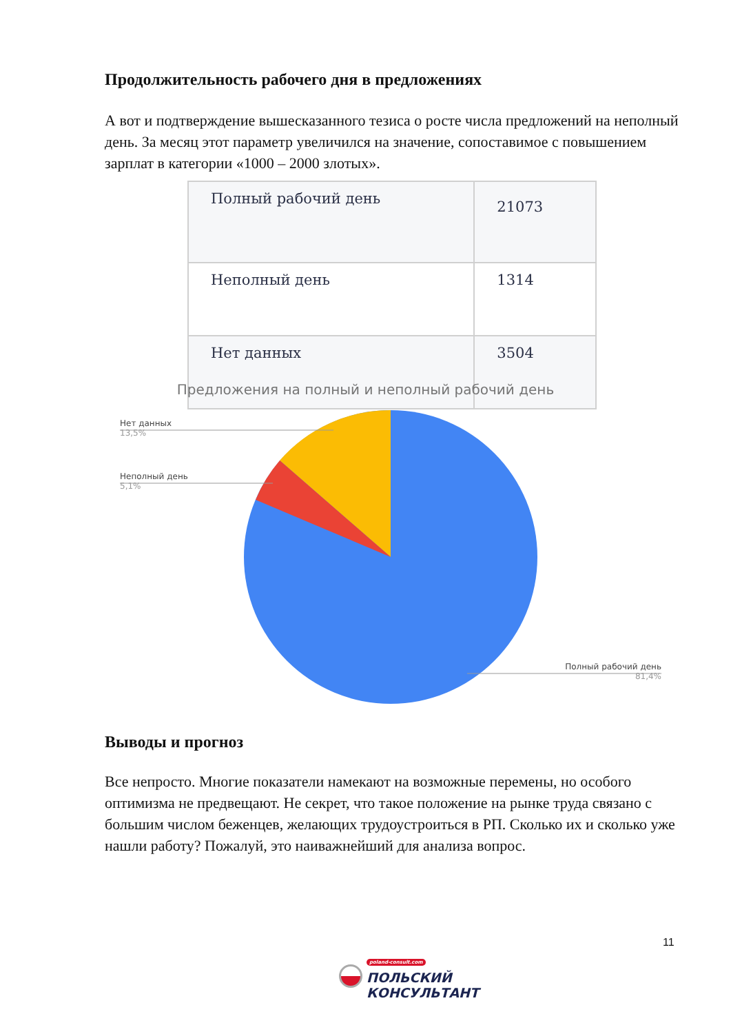Продолжительность рабочего дня в предложениях
А вот и подтверждение вышесказанного тезиса о росте числа предложений на неполный день. За месяц этот параметр увеличился на значение, сопоставимое с повышением зарплат в категории «1000 – 2000 злотых».
| Полный рабочий день | 21073 |
| Неполный день | 1314 |
| Нет данных | 3504 |
Предложения на полный и неполный рабочий день
Нет данных
13,5%
Неполный день
5,1%
Полный рабочий день
81,4%
Выводы и прогноз
Все непросто. Многие показатели намекают на возможные перемены, но особого оптимизма не предвещают. Не секрет, что такое положение на рынке труда связано с большим числом беженцев, желающих трудоустроиться в РП. Сколько их и сколько уже нашли работу? Пожалуй, это наиважнейший для анализа вопрос.
11
poland-consult.com
ПОЛЬСКИЙ
КОНСУЛЬТАНТ